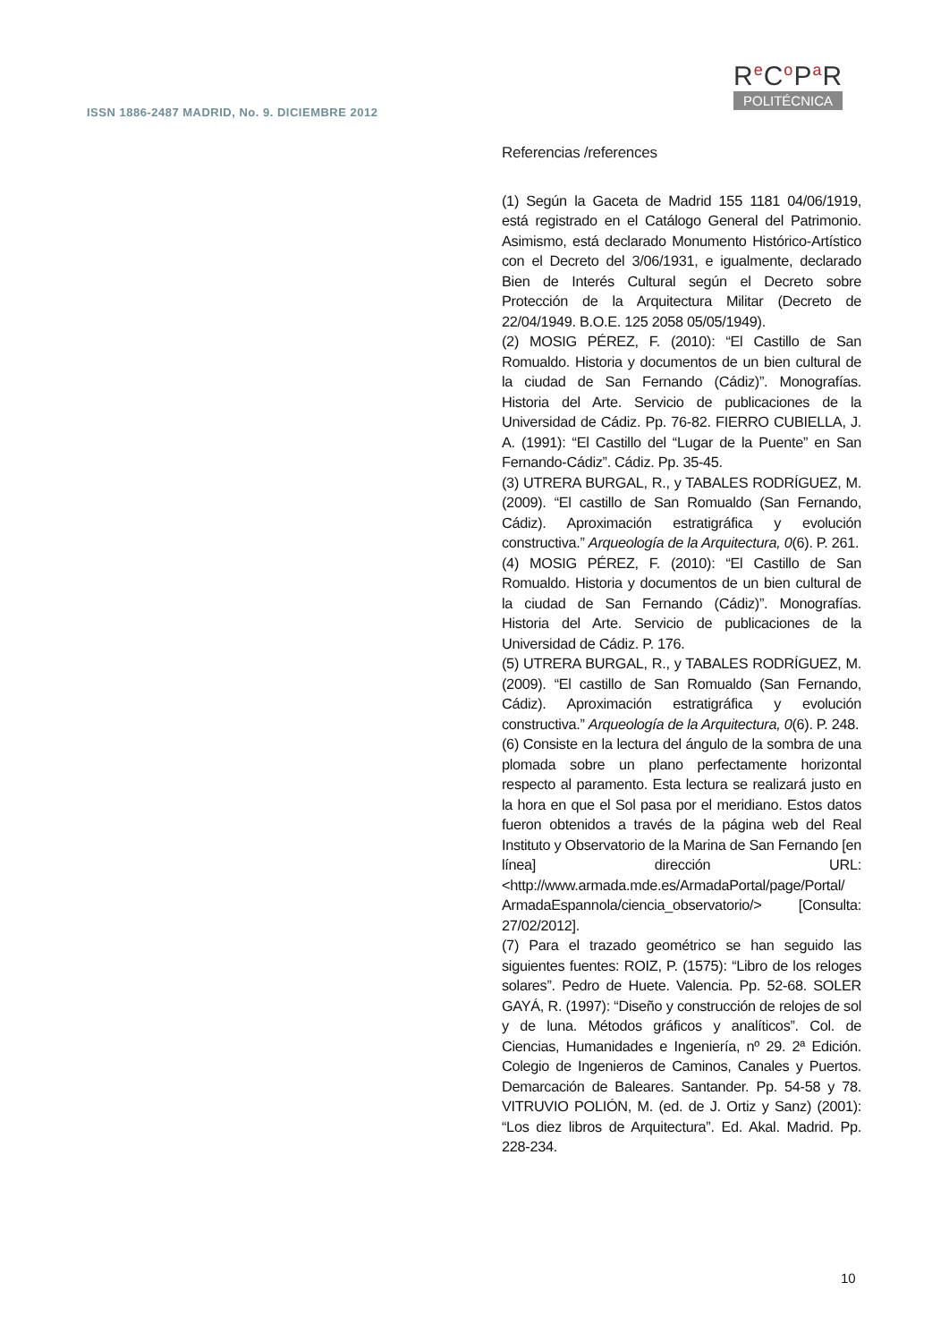ISSN 1886-2487 MADRID, No. 9. DICIEMBRE 2012
Re Co Pa R
POLITÉCNICA
Referencias /references
(1) Según la Gaceta de Madrid 155 1181 04/06/1919, está registrado en el Catálogo General del Patrimonio. Asimismo, está declarado Monumento Histórico-Artístico con el Decreto del 3/06/1931, e igualmente, declarado Bien de Interés Cultural según el Decreto sobre Protección de la Arquitectura Militar (Decreto de 22/04/1949. B.O.E. 125 2058 05/05/1949).
(2) MOSIG PÉREZ, F. (2010): “El Castillo de San Romualdo. Historia y documentos de un bien cultural de la ciudad de San Fernando (Cádiz)”. Monografías. Historia del Arte. Servicio de publicaciones de la Universidad de Cádiz. Pp. 76-82. FIERRO CUBIELLA, J. A. (1991): “El Castillo del “Lugar de la Puente” en San Fernando-Cádiz”. Cádiz. Pp. 35-45.
(3) UTRERA BURGAL, R., y TABALES RODRÍGUEZ, M. (2009). “El castillo de San Romualdo (San Fernando, Cádiz). Aproximación estratigráfica y evolución constructiva.” Arqueología de la Arquitectura, 0(6). P. 261.
(4) MOSIG PÉREZ, F. (2010): “El Castillo de San Romualdo. Historia y documentos de un bien cultural de la ciudad de San Fernando (Cádiz)”. Monografías. Historia del Arte. Servicio de publicaciones de la Universidad de Cádiz. P. 176.
(5) UTRERA BURGAL, R., y TABALES RODRÍGUEZ, M. (2009). “El castillo de San Romualdo (San Fernando, Cádiz). Aproximación estratigráfica y evolución constructiva.” Arqueología de la Arquitectura, 0(6). P. 248.
(6) Consiste en la lectura del ángulo de la sombra de una plomada sobre un plano perfectamente horizontal respecto al paramento. Esta lectura se realizará justo en la hora en que el Sol pasa por el meridiano. Estos datos fueron obtenidos a través de la página web del Real Instituto y Observatorio de la Marina de San Fernando [en línea] dirección URL: <http://www.armada.mde.es/ArmadaPortal/page/Portal/ ArmadaEspannola/ciencia_observatorio/> [Consulta: 27/02/2012].
(7) Para el trazado geométrico se han seguido las siguientes fuentes: ROIZ, P. (1575): “Libro de los reloges solares”. Pedro de Huete. Valencia. Pp. 52-68. SOLER GAYÁ, R. (1997): “Diseño y construcción de relojes de sol y de luna. Métodos gráficos y analíticos”. Col. de Ciencias, Humanidades e Ingeniería, nº 29. 2ª Edición. Colegio de Ingenieros de Caminos, Canales y Puertos. Demarcación de Baleares. Santander. Pp. 54-58 y 78. VITRUVIO POLIÓN, M. (ed. de J. Ortiz y Sanz) (2001): “Los diez libros de Arquitectura”. Ed. Akal. Madrid. Pp. 228-234.
10